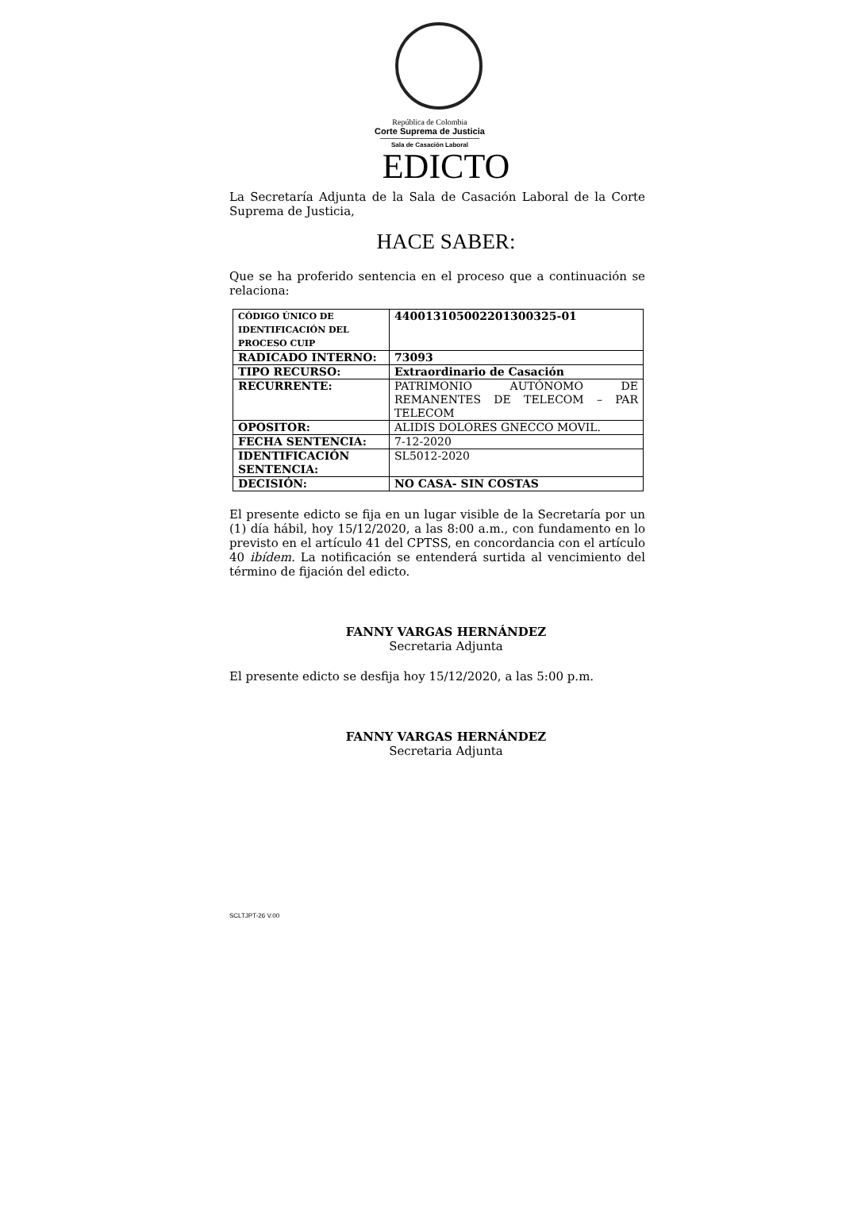República de Colombia
Corte Suprema de Justicia
Sala de Casación Laboral
EDICTO
La Secretaría Adjunta de la Sala de Casación Laboral de la Corte Suprema de Justicia,
HACE SABER:
Que se ha proferido sentencia en el proceso que a continuación se relaciona:
| CÓDIGO ÚNICO DE IDENTIFICACIÓN DEL PROCESO CUIP | 44001310500220130032​5-01 |
| RADICADO INTERNO: | 73093 |
| TIPO RECURSO: | Extraordinario de Casación |
| RECURRENTE: | PATRIMONIO AUTÓNOMO DE REMANENTES DE TELECOM – PAR TELECOM |
| OPOSITOR: | ALIDIS DOLORES GNECCO MOVIL. |
| FECHA SENTENCIA: | 7-12-2020 |
| IDENTIFICACIÓN SENTENCIA: | SL5012-2020 |
| DECISIÓN: | NO CASA- SIN COSTAS |
El presente edicto se fija en un lugar visible de la Secretaría por un (1) día hábil, hoy 15/12/2020, a las 8:00 a.m., con fundamento en lo previsto en el artículo 41 del CPTSS, en concordancia con el artículo 40 ibídem. La notificación se entenderá surtida al vencimiento del término de fijación del edicto.
FANNY VARGAS HERNÁNDEZ
Secretaria Adjunta
El presente edicto se desfija hoy 15/12/2020, a las 5:00 p.m.
FANNY VARGAS HERNÁNDEZ
Secretaria Adjunta
SCLTJPT-26 V.00